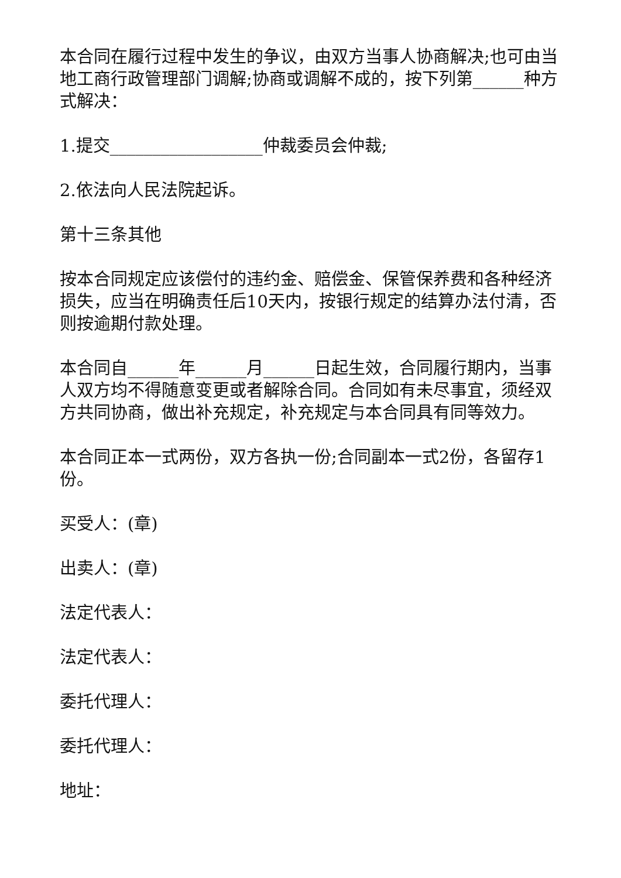本合同在履行过程中发生的争议，由双方当事人协商解决;也可由当地工商行政管理部门调解;协商或调解不成的，按下列第______种方式解决：
1.提交__________________仲裁委员会仲裁;
2.依法向人民法院起诉。
第十三条其他
按本合同规定应该偿付的违约金、赔偿金、保管保养费和各种经济损失，应当在明确责任后10天内，按银行规定的结算办法付清，否则按逾期付款处理。
本合同自______年______月______日起生效，合同履行期内，当事人双方均不得随意变更或者解除合同。合同如有未尽事宜，须经双方共同协商，做出补充规定，补充规定与本合同具有同等效力。
本合同正本一式两份，双方各执一份;合同副本一式2份，各留存1份。
买受人：(章)
出卖人：(章)
法定代表人：
法定代表人：
委托代理人：
委托代理人：
地址：